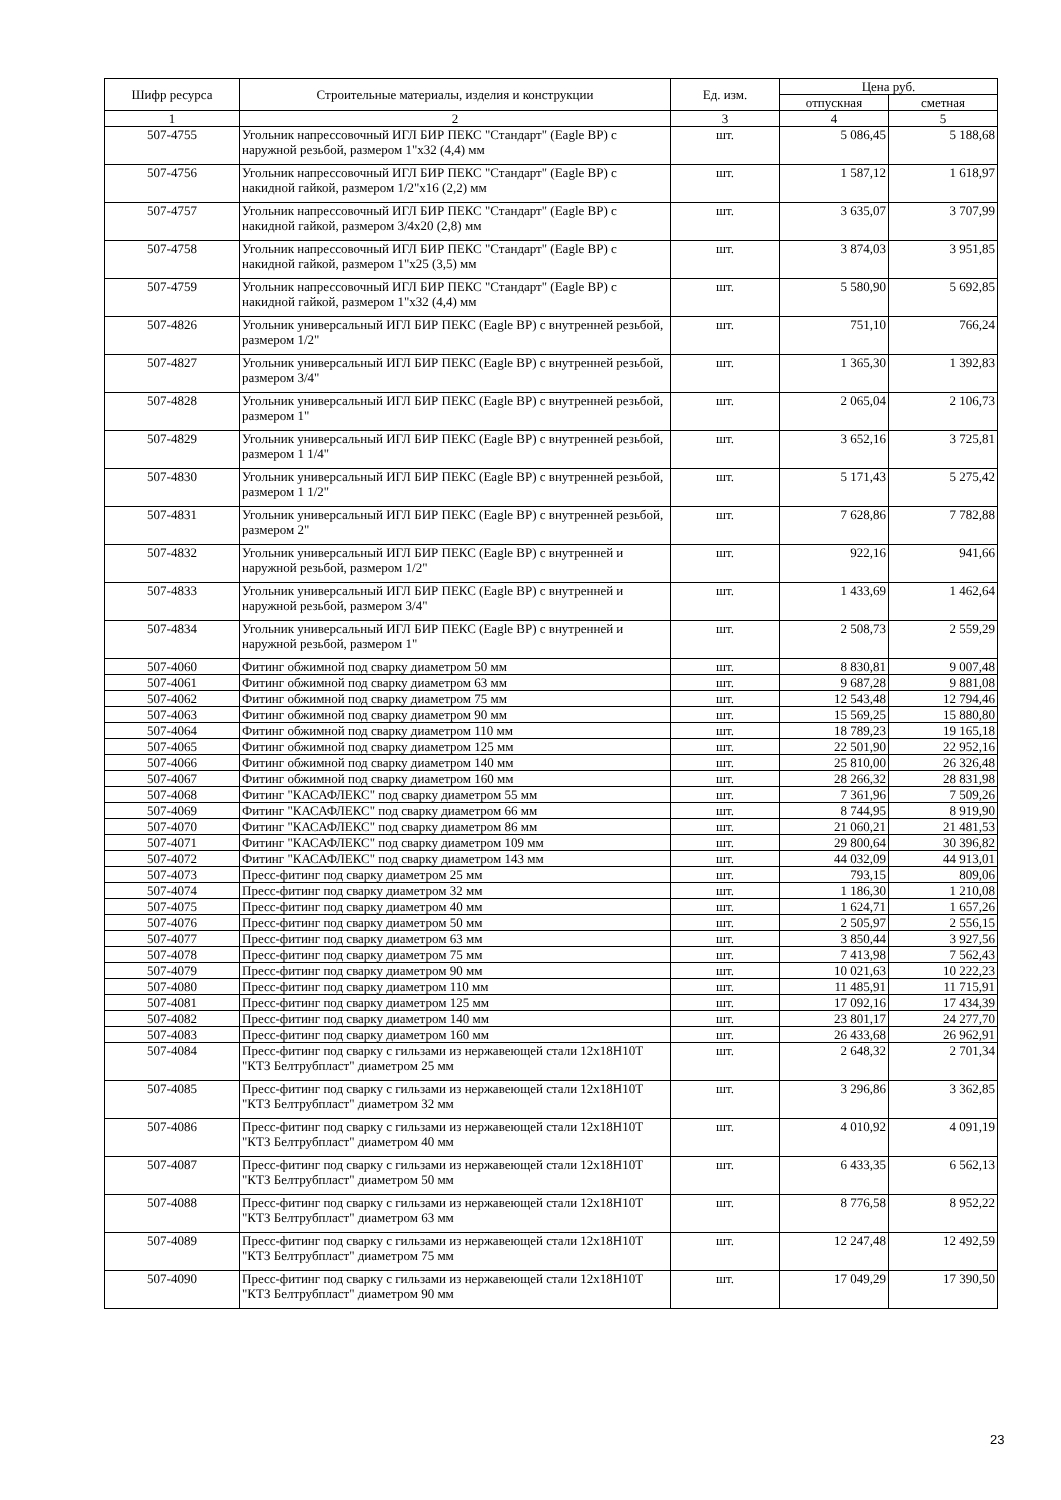| Шифр ресурса | Строительные материалы, изделия и конструкции | Ед. изм. | Цена руб. | |
| --- | --- | --- | --- | --- |
| | | | отпускная | сметная |
| 1 | 2 | 3 | 4 | 5 |
| 507-4755 | Угольник напрессовочный ИГЛ БИР ПЕКС "Стандарт" (Eagle BP) с наружной резьбой, размером 1"x32 (4,4) мм | шт. | 5 086,45 | 5 188,68 |
| 507-4756 | Угольник напрессовочный ИГЛ БИР ПЕКС "Стандарт" (Eagle BP) с накидной гайкой, размером 1/2"x16 (2,2) мм | шт. | 1 587,12 | 1 618,97 |
| 507-4757 | Угольник напрессовочный ИГЛ БИР ПЕКС "Стандарт" (Eagle BP) с накидной гайкой, размером 3/4x20 (2,8) мм | шт. | 3 635,07 | 3 707,99 |
| 507-4758 | Угольник напрессовочный ИГЛ БИР ПЕКС "Стандарт" (Eagle BP) с накидной гайкой, размером 1"x25 (3,5) мм | шт. | 3 874,03 | 3 951,85 |
| 507-4759 | Угольник напрессовочный ИГЛ БИР ПЕКС "Стандарт" (Eagle BP) с накидной гайкой, размером 1"x32 (4,4) мм | шт. | 5 580,90 | 5 692,85 |
| 507-4826 | Угольник универсальный ИГЛ БИР ПЕКС (Eagle BP) с внутренней резьбой, размером 1/2" | шт. | 751,10 | 766,24 |
| 507-4827 | Угольник универсальный ИГЛ БИР ПЕКС (Eagle BP) с внутренней резьбой, размером 3/4" | шт. | 1 365,30 | 1 392,83 |
| 507-4828 | Угольник универсальный ИГЛ БИР ПЕКС (Eagle BP) с внутренней резьбой, размером 1" | шт. | 2 065,04 | 2 106,73 |
| 507-4829 | Угольник универсальный ИГЛ БИР ПЕКС (Eagle BP) с внутренней резьбой, размером 1 1/4" | шт. | 3 652,16 | 3 725,81 |
| 507-4830 | Угольник универсальный ИГЛ БИР ПЕКС (Eagle BP) с внутренней резьбой, размером 1 1/2" | шт. | 5 171,43 | 5 275,42 |
| 507-4831 | Угольник универсальный ИГЛ БИР ПЕКС (Eagle BP) с внутренней резьбой, размером 2" | шт. | 7 628,86 | 7 782,88 |
| 507-4832 | Угольник универсальный ИГЛ БИР ПЕКС (Eagle BP) с внутренней и наружной резьбой, размером 1/2" | шт. | 922,16 | 941,66 |
| 507-4833 | Угольник универсальный ИГЛ БИР ПЕКС (Eagle BP) с внутренней и наружной резьбой, размером 3/4" | шт. | 1 433,69 | 1 462,64 |
| 507-4834 | Угольник универсальный ИГЛ БИР ПЕКС (Eagle BP) с внутренней и наружной резьбой, размером 1" | шт. | 2 508,73 | 2 559,29 |
| 507-4060 | Фитинг обжимной под сварку диаметром 50 мм | шт. | 8 830,81 | 9 007,48 |
| 507-4061 | Фитинг обжимной под сварку диаметром 63 мм | шт. | 9 687,28 | 9 881,08 |
| 507-4062 | Фитинг обжимной под сварку диаметром 75 мм | шт. | 12 543,48 | 12 794,46 |
| 507-4063 | Фитинг обжимной под сварку диаметром 90 мм | шт. | 15 569,25 | 15 880,80 |
| 507-4064 | Фитинг обжимной под сварку диаметром 110 мм | шт. | 18 789,23 | 19 165,18 |
| 507-4065 | Фитинг обжимной под сварку диаметром 125 мм | шт. | 22 501,90 | 22 952,16 |
| 507-4066 | Фитинг обжимной под сварку диаметром 140 мм | шт. | 25 810,00 | 26 326,48 |
| 507-4067 | Фитинг обжимной под сварку диаметром 160 мм | шт. | 28 266,32 | 28 831,98 |
| 507-4068 | Фитинг "КАСАФЛЕКС" под сварку диаметром 55 мм | шт. | 7 361,96 | 7 509,26 |
| 507-4069 | Фитинг "КАСАФЛЕКС" под сварку диаметром 66 мм | шт. | 8 744,95 | 8 919,90 |
| 507-4070 | Фитинг "КАСАФЛЕКС" под сварку диаметром 86 мм | шт. | 21 060,21 | 21 481,53 |
| 507-4071 | Фитинг "КАСАФЛЕКС" под сварку диаметром 109 мм | шт. | 29 800,64 | 30 396,82 |
| 507-4072 | Фитинг "КАСАФЛЕКС" под сварку диаметром 143 мм | шт. | 44 032,09 | 44 913,01 |
| 507-4073 | Пресс-фитинг под сварку диаметром 25 мм | шт. | 793,15 | 809,06 |
| 507-4074 | Пресс-фитинг под сварку диаметром 32 мм | шт. | 1 186,30 | 1 210,08 |
| 507-4075 | Пресс-фитинг под сварку диаметром 40 мм | шт. | 1 624,71 | 1 657,26 |
| 507-4076 | Пресс-фитинг под сварку диаметром 50 мм | шт. | 2 505,97 | 2 556,15 |
| 507-4077 | Пресс-фитинг под сварку диаметром 63 мм | шт. | 3 850,44 | 3 927,56 |
| 507-4078 | Пресс-фитинг под сварку диаметром 75 мм | шт. | 7 413,98 | 7 562,43 |
| 507-4079 | Пресс-фитинг под сварку диаметром 90 мм | шт. | 10 021,63 | 10 222,23 |
| 507-4080 | Пресс-фитинг под сварку диаметром 110 мм | шт. | 11 485,91 | 11 715,91 |
| 507-4081 | Пресс-фитинг под сварку диаметром 125 мм | шт. | 17 092,16 | 17 434,39 |
| 507-4082 | Пресс-фитинг под сварку диаметром 140 мм | шт. | 23 801,17 | 24 277,70 |
| 507-4083 | Пресс-фитинг под сварку диаметром 160 мм | шт. | 26 433,68 | 26 962,91 |
| 507-4084 | Пресс-фитинг под сварку с гильзами из нержавеющей стали 12x18H10T "КТЗ Белтрубпласт" диаметром 25 мм | шт. | 2 648,32 | 2 701,34 |
| 507-4085 | Пресс-фитинг под сварку с гильзами из нержавеющей стали 12x18H10T "КТЗ Белтрубпласт" диаметром 32 мм | шт. | 3 296,86 | 3 362,85 |
| 507-4086 | Пресс-фитинг под сварку с гильзами из нержавеющей стали 12x18H10T "КТЗ Белтрубпласт" диаметром 40 мм | шт. | 4 010,92 | 4 091,19 |
| 507-4087 | Пресс-фитинг под сварку с гильзами из нержавеющей стали 12x18H10T "КТЗ Белтрубпласт" диаметром 50 мм | шт. | 6 433,35 | 6 562,13 |
| 507-4088 | Пресс-фитинг под сварку с гильзами из нержавеющей стали 12x18H10T "КТЗ Белтрубпласт" диаметром 63 мм | шт. | 8 776,58 | 8 952,22 |
| 507-4089 | Пресс-фитинг под сварку с гильзами из нержавеющей стали 12x18H10T "КТЗ Белтрубпласт" диаметром 75 мм | шт. | 12 247,48 | 12 492,59 |
| 507-4090 | Пресс-фитинг под сварку с гильзами из нержавеющей стали 12x18H10T "КТЗ Белтрубпласт" диаметром 90 мм | шт. | 17 049,29 | 17 390,50 |
23